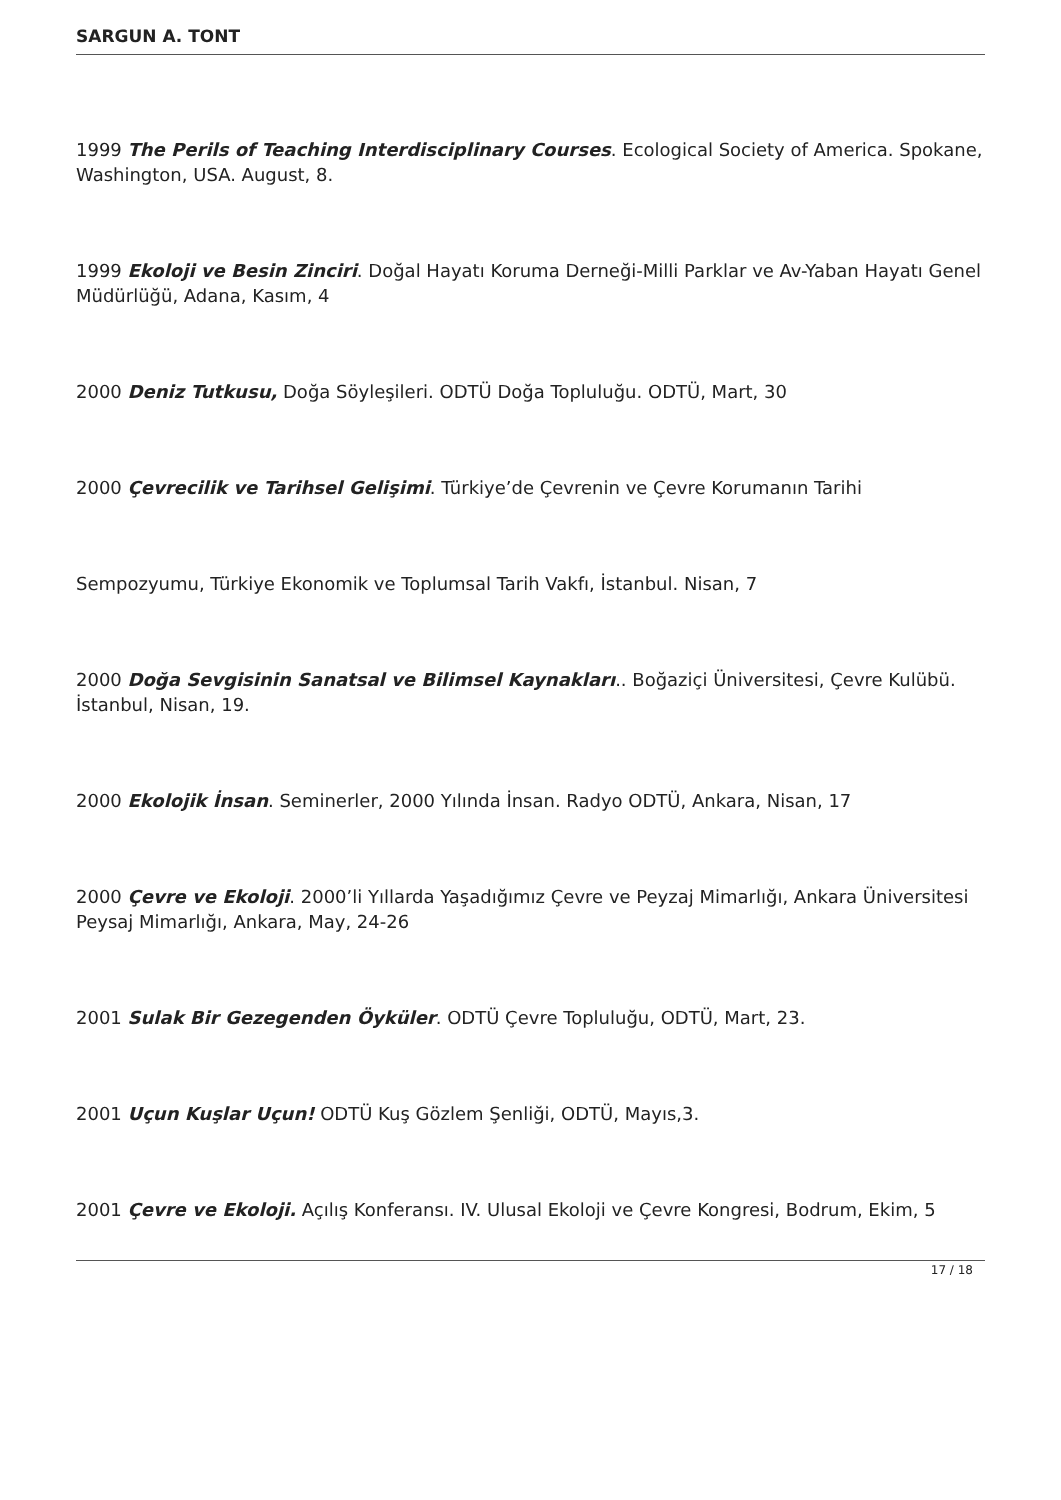SARGUN A. TONT
1999 The Perils of Teaching Interdisciplinary Courses. Ecological Society of America. Spokane, Washington, USA. August, 8.
1999 Ekoloji ve Besin Zinciri. Doğal Hayatı Koruma Derneği-Milli Parklar ve Av-Yaban Hayatı Genel Müdürlüğü, Adana, Kasım, 4
2000 Deniz Tutkusu, Doğa Söyleşileri. ODTÜ Doğa Topluluğu. ODTÜ, Mart, 30
2000 Çevrecilik ve Tarihsel Gelişimi. Türkiye’de Çevrenin ve Çevre Korumanın Tarihi
Sempozyumu, Türkiye Ekonomik ve Toplumsal Tarih Vakfı, İstanbul. Nisan, 7
2000 Doğa Sevgisinin Sanatsal ve Bilimsel Kaynakları.. Boğaziçi Üniversitesi, Çevre Kulübü. İstanbul, Nisan, 19.
2000 Ekolojik İnsan. Seminerler, 2000 Yılında İnsan. Radyo ODTÜ, Ankara, Nisan, 17
2000 Çevre ve Ekoloji. 2000’li Yıllarda Yaşadığımız Çevre ve Peyzaj Mimarlığı, Ankara Üniversitesi Peysaj Mimarlığı, Ankara, May, 24-26
2001 Sulak Bir Gezegenden Öyküler. ODTÜ Çevre Topluluğu, ODTÜ, Mart, 23.
2001 Uçun Kuşlar Uçun! ODTÜ Kuş Gözlem Şenliği, ODTÜ, Mayıs,3.
2001 Çevre ve Ekoloji. Açılış Konferansı. IV. Ulusal Ekoloji ve Çevre Kongresi, Bodrum, Ekim, 5
17 / 18